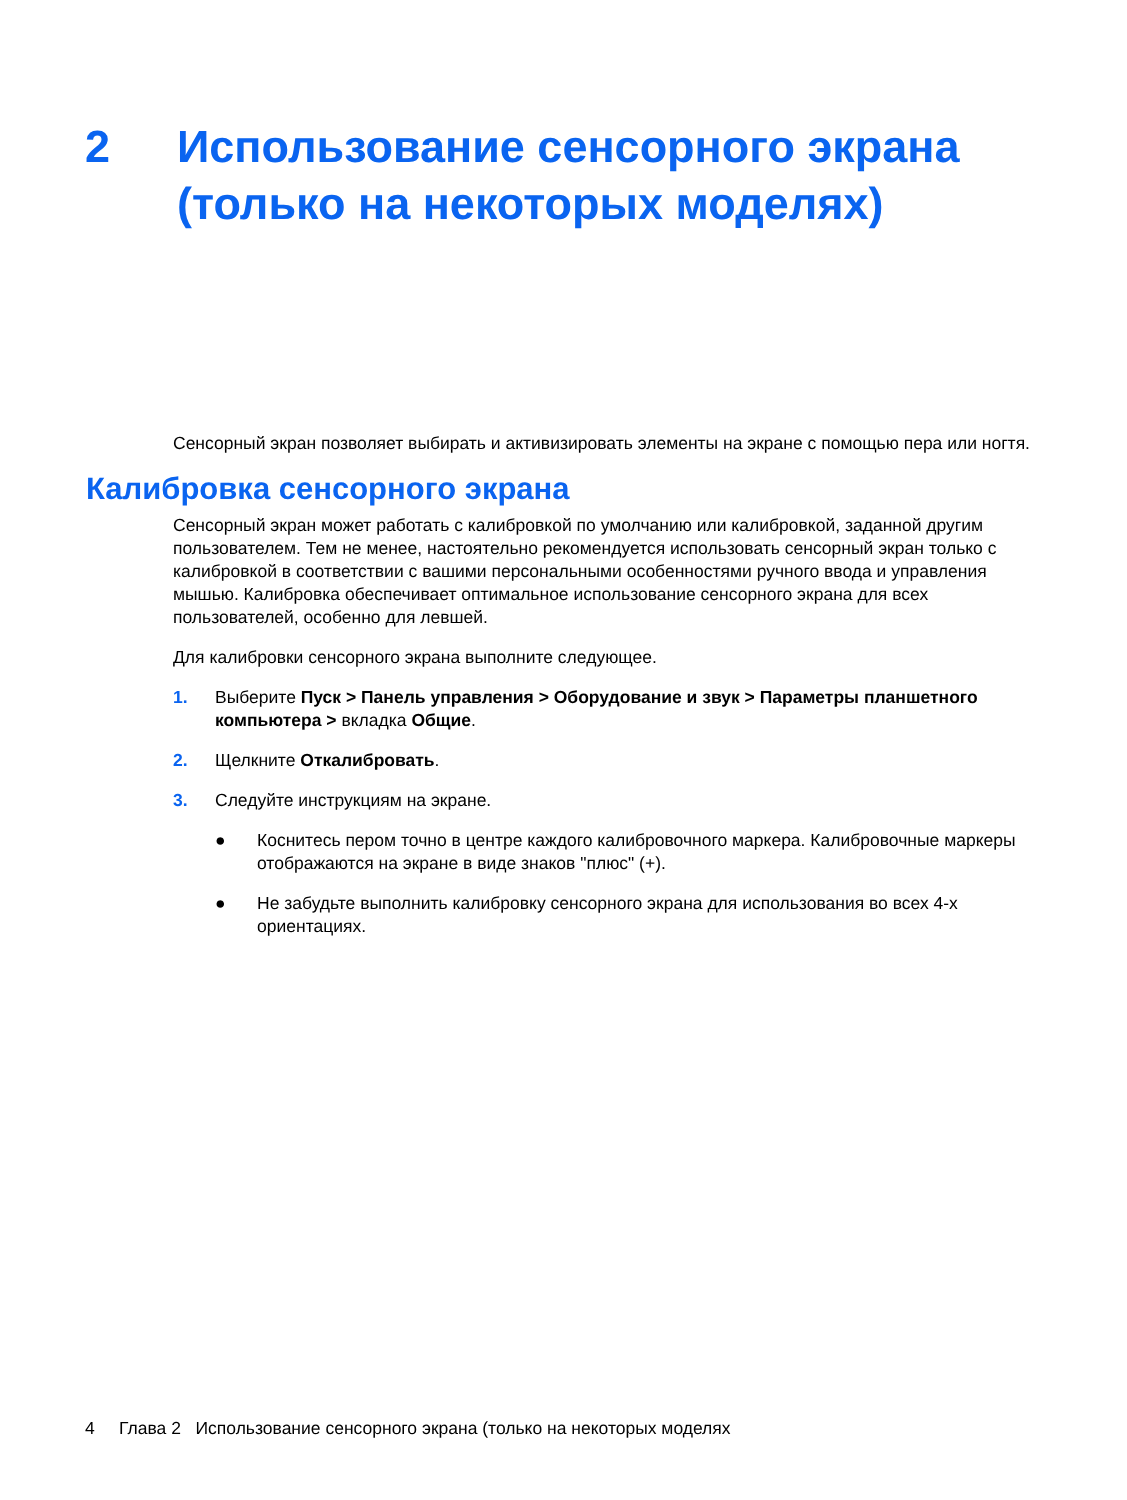2 Использование сенсорного экрана
(только на некоторых моделях)
Сенсорный экран позволяет выбирать и активизировать элементы на экране с помощью пера или ногтя.
Калибровка сенсорного экрана
Сенсорный экран может работать с калибровкой по умолчанию или калибровкой, заданной другим пользователем. Тем не менее, настоятельно рекомендуется использовать сенсорный экран только с калибровкой в соответствии с вашими персональными особенностями ручного ввода и управления мышью. Калибровка обеспечивает оптимальное использование сенсорного экрана для всех пользователей, особенно для левшей.
Для калибровки сенсорного экрана выполните следующее.
1. Выберите Пуск > Панель управления > Оборудование и звук > Параметры планшетного компьютера > вкладка Общие.
2. Щелкните Откалибровать.
3. Следуйте инструкциям на экране.
● Коснитесь пером точно в центре каждого калибровочного маркера. Калибровочные маркеры отображаются на экране в виде знаков "плюс" (+).
● Не забудьте выполнить калибровку сенсорного экрана для использования во всех 4-х ориентациях.
4 Глава 2 Использование сенсорного экрана (только на некоторых моделях